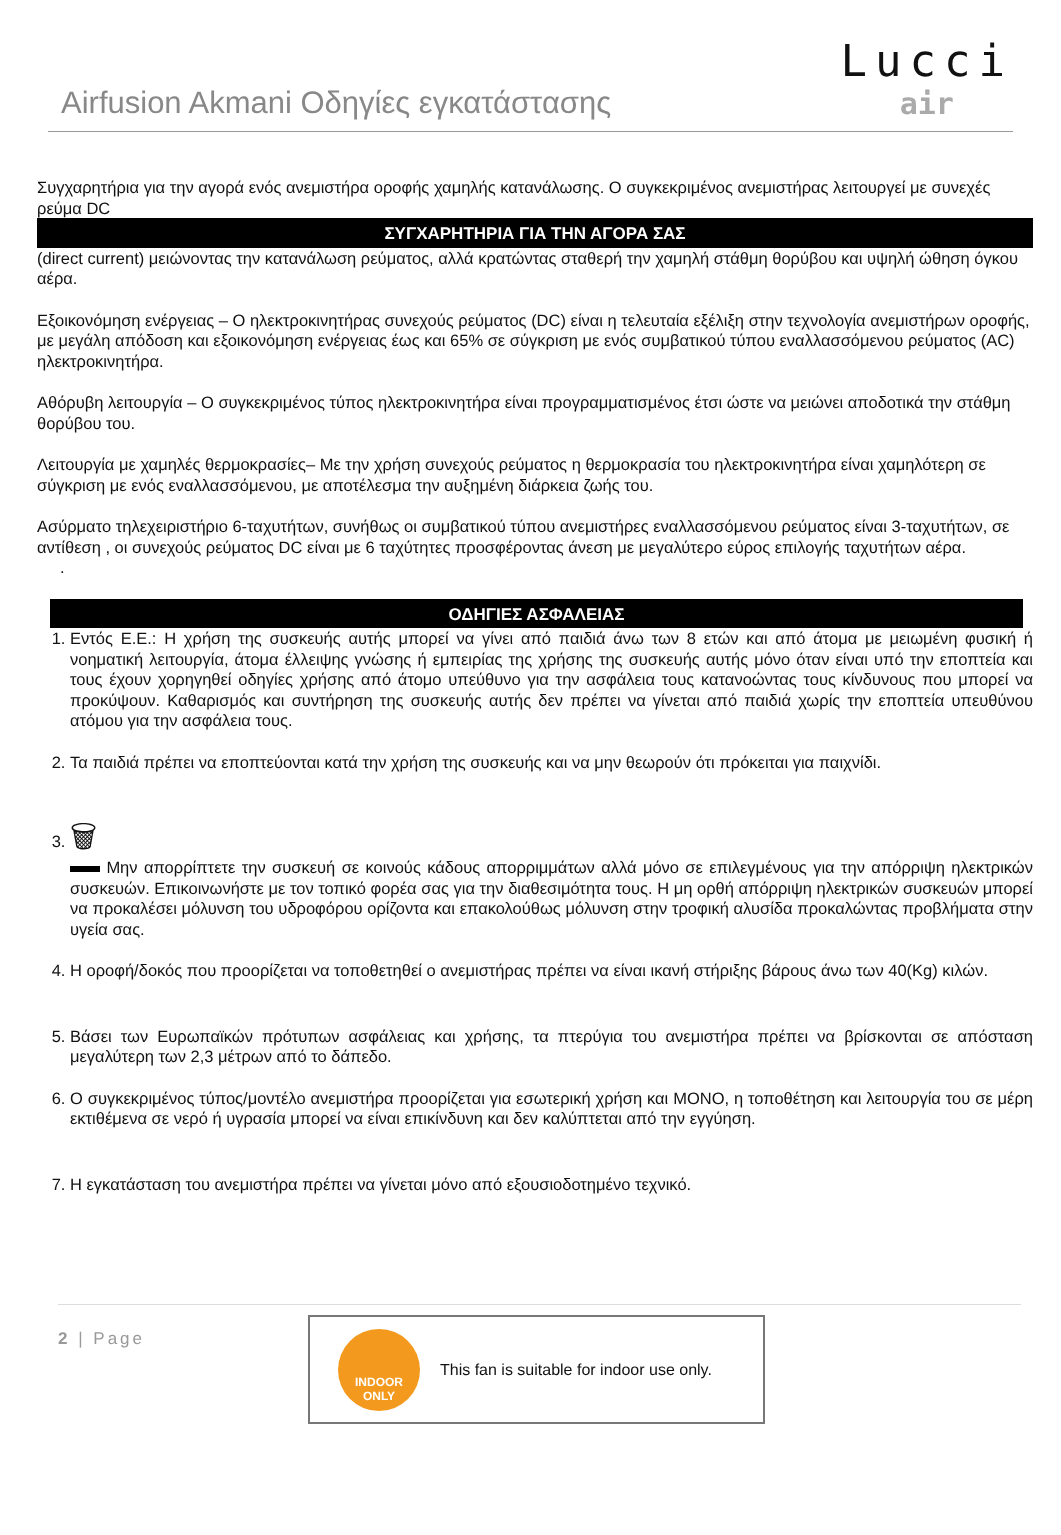Airfusion Akmani Οδηγίες εγκατάστασης
Lucci
air
Συγχαρητήρια για την αγορά ενός ανεμιστήρα οροφής χαμηλής κατανάλωσης. Ο συγκεκριμένος ανεμιστήρας λειτουργεί με συνεχές ρεύμα DC
ΣΥΓΧΑΡΗΤΗΡΙΑ ΓΙΑ ΤΗΝ ΑΓΟΡΑ ΣΑΣ
(direct current) μειώνοντας την κατανάλωση ρεύματος, αλλά κρατώντας σταθερή την χαμηλή στάθμη θορύβου και υψηλή ώθηση όγκου αέρα.
Εξοικονόμηση ενέργειας – Ο ηλεκτροκινητήρας συνεχούς ρεύματος (DC) είναι η τελευταία εξέλιξη στην τεχνολογία ανεμιστήρων οροφής, με μεγάλη απόδοση και εξοικονόμηση ενέργειας έως και 65% σε σύγκριση με ενός συμβατικού τύπου εναλλασσόμενου ρεύματος (AC) ηλεκτροκινητήρα.
Αθόρυβη λειτουργία – Ο συγκεκριμένος τύπος ηλεκτροκινητήρα είναι προγραμματισμένος έτσι ώστε να μειώνει αποδοτικά την στάθμη θορύβου του.
Λειτουργία με χαμηλές θερμοκρασίες– Με την χρήση συνεχούς ρεύματος η θερμοκρασία του ηλεκτροκινητήρα είναι χαμηλότερη σε σύγκριση με ενός εναλλασσόμενου, με αποτέλεσμα την αυξημένη διάρκεια ζωής του.
Ασύρματο τηλεχειριστήριο 6-ταχυτήτων, συνήθως οι συμβατικού τύπου ανεμιστήρες εναλλασσόμενου ρεύματος είναι 3-ταχυτήτων, σε αντίθεση , οι συνεχούς ρεύματος DC είναι με 6 ταχύτητες προσφέροντας άνεση με μεγαλύτερο εύρος επιλογής ταχυτήτων αέρα.
.
ΟΔΗΓΙΕΣ ΑΣΦΑΛΕΙΑΣ
1. Εντός Ε.Ε.: Η χρήση της συσκευής αυτής μπορεί να γίνει από παιδιά άνω των 8 ετών και από άτομα με μειωμένη φυσική ή νοηματική λειτουργία, άτομα έλλειψης γνώσης ή εμπειρίας της χρήσης της συσκευής αυτής μόνο όταν είναι υπό την εποπτεία και τους έχουν χορηγηθεί οδηγίες χρήσης από άτομο υπεύθυνο για την ασφάλεια τους κατανοώντας τους κίνδυνους που μπορεί να προκύψουν. Καθαρισμός και συντήρηση της συσκευής αυτής δεν πρέπει να γίνεται από παιδιά χωρίς την εποπτεία υπευθύνου ατόμου για την ασφάλεια τους.
2. Τα παιδιά πρέπει να εποπτεύονται κατά την χρήση της συσκευής και να μην θεωρούν ότι πρόκειται για παιχνίδι.
3. 🗑
Μην απορρίπτετε την συσκευή σε κοινούς κάδους απορριμμάτων αλλά μόνο σε επιλεγμένους για την απόρριψη ηλεκτρικών συσκευών. Επικοινωνήστε με τον τοπικό φορέα σας για την διαθεσιμότητα τους. Η μη ορθή απόρριψη ηλεκτρικών συσκευών μπορεί να προκαλέσει μόλυνση του υδροφόρου ορίζοντα και επακολούθως μόλυνση στην τροφική αλυσίδα προκαλώντας προβλήματα στην υγεία σας.
4. Η οροφή/δοκός που προορίζεται να τοποθετηθεί ο ανεμιστήρας πρέπει να είναι ικανή στήριξης βάρους άνω των 40(Kg) κιλών.
5. Βάσει των Ευρωπαϊκών πρότυπων ασφάλειας και χρήσης, τα πτερύγια του ανεμιστήρα πρέπει να βρίσκονται σε απόσταση μεγαλύτερη των 2,3 μέτρων από το δάπεδο.
6. Ο συγκεκριμένος τύπος/μοντέλο ανεμιστήρα προορίζεται για εσωτερική χρήση και ΜΟΝΟ, η τοποθέτηση και λειτουργία του σε μέρη εκτιθέμενα σε νερό ή υγρασία μπορεί να είναι επικίνδυνη και δεν καλύπτεται από την εγγύηση.
7. Η εγκατάσταση του ανεμιστήρα πρέπει να γίνεται μόνο από εξουσιοδοτημένο τεχνικό.
2 | Page
INDOOR
ONLY
This fan is suitable for indoor use only.